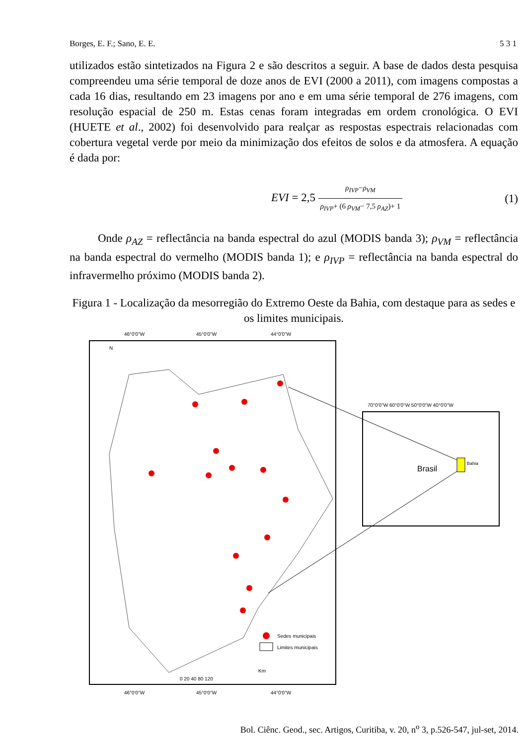Borges, E. F.; Sano, E. E. 5 3 1
utilizados estão sintetizados na Figura 2 e são descritos a seguir. A base de dados desta pesquisa compreendeu uma série temporal de doze anos de EVI (2000 a 2011), com imagens compostas a cada 16 dias, resultando em 23 imagens por ano e em uma série temporal de 276 imagens, com resolução espacial de 250 m. Estas cenas foram integradas em ordem cronológica. O EVI (HUETE et al., 2002) foi desenvolvido para realçar as respostas espectrais relacionadas com cobertura vegetal verde por meio da minimização dos efeitos de solos e da atmosfera. A equação é dada por:
EVI = 2,5 ρ<sub>IVP</sub>−ρ<sub>VM</sub> ρ<sub>IVP</sub>+ (6 ρ<sub>VM</sub>− 7,5 ρ<sub>AZ</sub>)+ 1 (1)
Onde ρ<sub>AZ</sub> = reflectância na banda espectral do azul (MODIS banda 3); ρ<sub>VM</sub> = reflectância na banda espectral do vermelho (MODIS banda 1); e ρ<sub>IVP</sub> = reflectância na banda espectral do infravermelho próximo (MODIS banda 2).
Figura 1 - Localização da mesorregião do Extremo Oeste da Bahia, com destaque para as sedes e os limites municipais.
46°0'0"W
45°0'0"W
44°0'0"W
N
Sedes municipais
Limites municipais
Km
0 20 40 80 120
46°0'0"W
45°0'0"W
44°0'0"W
70°0'0"W 60°0'0"W 50°0'0"W 40°0'0"W
Brasil
Bahia
Bol. Ciênc. Geod., sec. Artigos, Curitiba, v. 20, n<sup>o</sup> 3, p.526-547, jul-set, 2014.